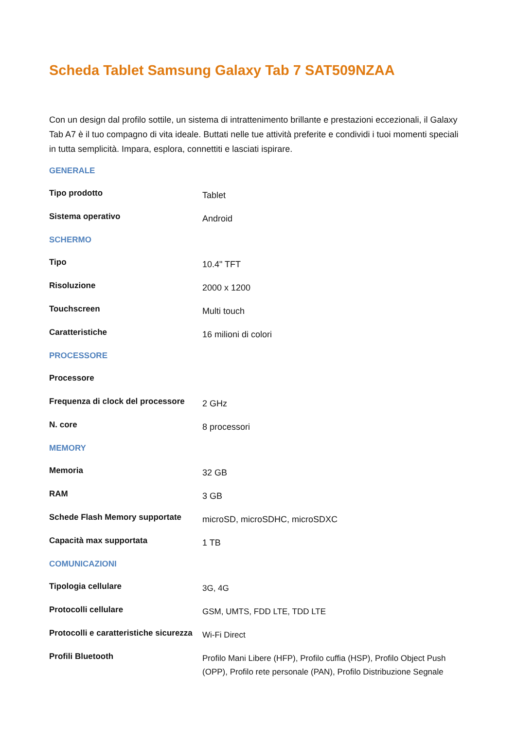Scheda Tablet Samsung Galaxy Tab 7 SAT509NZAA
Con un design dal profilo sottile, un sistema di intrattenimento brillante e prestazioni eccezionali, il Galaxy Tab A7 è il tuo compagno di vita ideale. Buttati nelle tue attività preferite e condividi i tuoi momenti speciali in tutta semplicità. Impara, esplora, connettiti e lasciati ispirare.
| GENERALE | |
| Tipo prodotto | Tablet |
| Sistema operativo | Android |
| SCHERMO | |
| Tipo | 10.4" TFT |
| Risoluzione | 2000 x 1200 |
| Touchscreen | Multi touch |
| Caratteristiche | 16 milioni di colori |
| PROCESSORE | |
| Processore | |
| Frequenza di clock del processore | 2 GHz |
| N. core | 8 processori |
| MEMORY | |
| Memoria | 32 GB |
| RAM | 3 GB |
| Schede Flash Memory supportate | microSD, microSDHC, microSDXC |
| Capacità max supportata | 1 TB |
| COMUNICAZIONI | |
| Tipologia cellulare | 3G, 4G |
| Protocolli cellulare | GSM, UMTS, FDD LTE, TDD LTE |
| Protocolli e caratteristiche sicurezza | Wi-Fi Direct |
| Profili Bluetooth | Profilo Mani Libere (HFP), Profilo cuffia (HSP), Profilo Object Push (OPP), Profilo rete personale (PAN), Profilo Distribuzione Segnale |